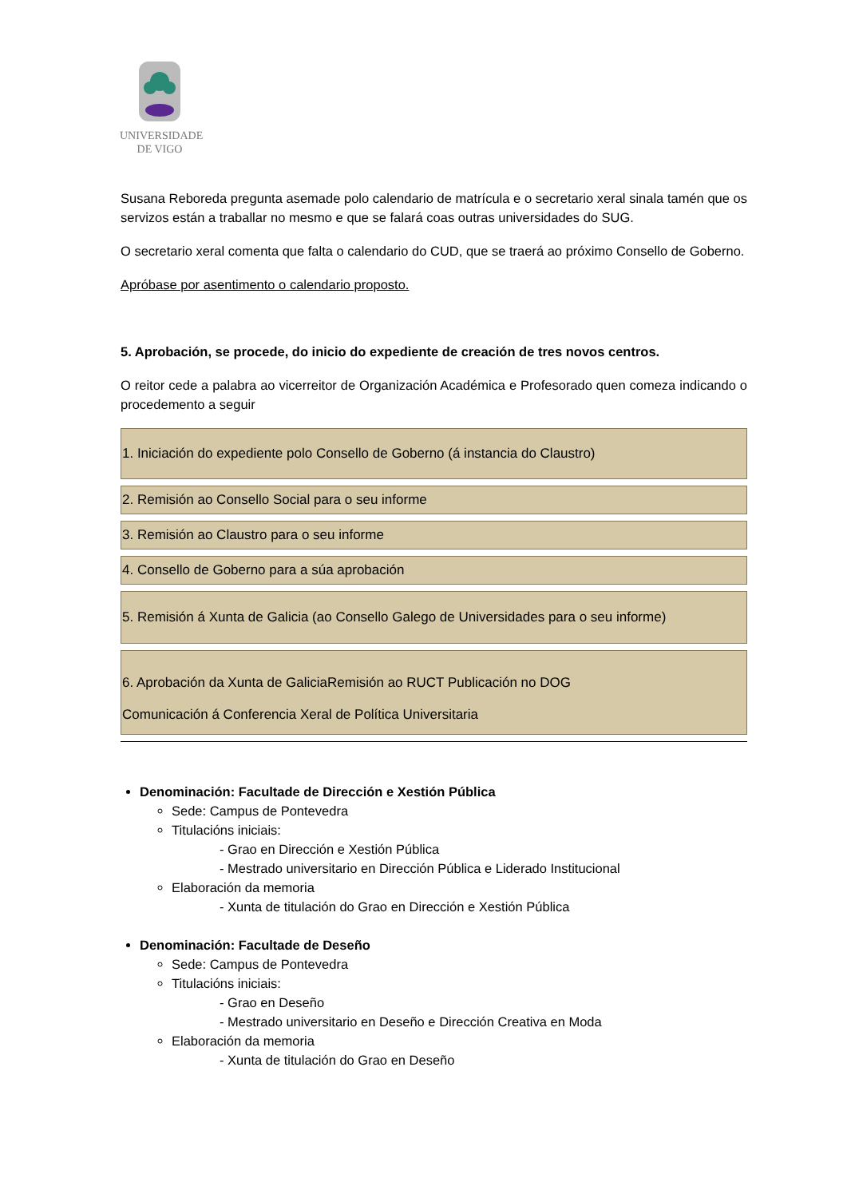UNIVERSIDADE
DE VIGO
Susana Reboreda pregunta asemade polo calendario de matrícula e o secretario xeral sinala tamén que os servizos están a traballar no mesmo e que se falará coas outras universidades do SUG.
O secretario xeral comenta que falta o calendario do CUD, que se traerá ao próximo Consello de Goberno.
Apróbase por asentimento o calendario proposto.
5. Aprobación, se procede, do inicio do expediente de creación de tres novos centros.
O reitor cede a palabra ao vicerreitor de Organización Académica e Profesorado quen comeza indicando o procedemento a seguir
1. Iniciación do expediente polo Consello de Goberno (á instancia do Claustro)
2. Remisión ao Consello Social para o seu informe
3. Remisión ao Claustro para o seu informe
4. Consello de Goberno para a súa aprobación
5. Remisión á Xunta de Galicia (ao Consello Galego de Universidades para o seu informe)
6. Aprobación da Xunta de GaliciaRemisión ao RUCT Publicación no DOG
Comunicación á Conferencia Xeral de Política Universitaria
Denominación: Facultade de Dirección e Xestión Pública
Sede: Campus de Pontevedra
Titulacións iniciais:
- Grao en Dirección e Xestión Pública
- Mestrado universitario en Dirección Pública e Liderado Institucional
Elaboración da memoria
- Xunta de titulación do Grao en Dirección e Xestión Pública
Denominación: Facultade de Deseño
Sede: Campus de Pontevedra
Titulacións iniciais:
- Grao en Deseño
- Mestrado universitario en Deseño e Dirección Creativa en Moda
Elaboración da memoria
- Xunta de titulación do Grao en Deseño